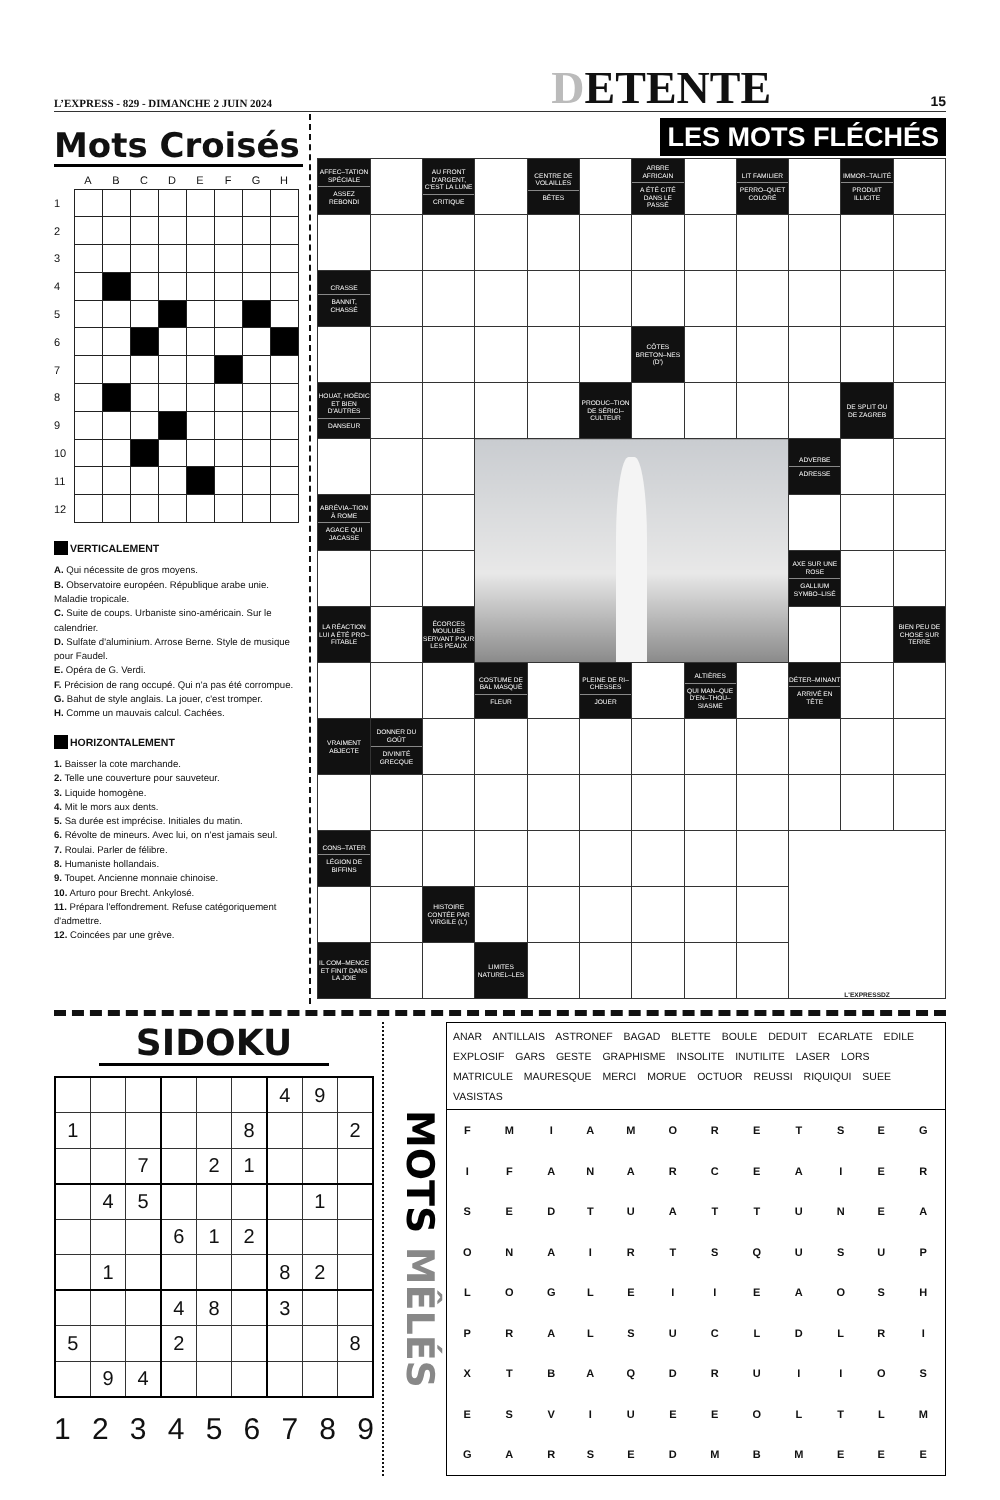L’EXPRESS - 829 - DIMANCHE 2 JUIN 2024
DETENTE
15
Mots Croisés
| | A | B | C | D | E | F | G | H |
| --- | --- | --- | --- | --- | --- | --- | --- | --- |
| 1 | | | | | | | | |
| 2 | | | | | | | | |
| 3 | | | | | | | | |
| 4 | | | | | | | | |
| 5 | | | | | | | | |
| 6 | | | | | | | | |
| 7 | | | | | | | | |
| 8 | | | | | | | | |
| 9 | | | | | | | | |
| 10 | | | | | | | | |
| 11 | | | | | | | | |
| 12 | | | | | | | | |
VERTICALEMENT
A. Qui nécessite de gros moyens.
B. Observatoire européen. République arabe unie. Maladie tropicale.
C. Suite de coups. Urbaniste sino-américain. Sur le calendrier.
D. Sulfate d'aluminium. Arrose Berne. Style de musique pour Faudel.
E. Opéra de G. Verdi.
F. Précision de rang occupé. Qui n'a pas été corrompue.
G. Bahut de style anglais. La jouer, c'est tromper.
H. Comme un mauvais calcul. Cachées.
HORIZONTALEMENT
1. Baisser la cote marchande.
2. Telle une couverture pour sauveteur.
3. Liquide homogène.
4. Mit le mors aux dents.
5. Sa durée est imprécise. Initiales du matin.
6. Révolte de mineurs. Avec lui, on n'est jamais seul.
7. Roulai. Parler de félibre.
8. Humaniste hollandais.
9. Toupet. Ancienne monnaie chinoise.
10. Arturo pour Brecht. Ankylosé.
11. Prépara l'effondrement. Refuse catégoriquement d'admettre.
12. Coincées par une grève.
LES MOTS FLÉCHÉS
| AFFEC–TATION SPÉCIALE ASSEZ REBONDI | | AU FRONT D'ARGENT, C'EST LA LUNE CRITIQUE | | CENTRE DE VOLAILLES BÊTES | | ARBRE AFRICAIN A ÉTÉ CITÉ DANS LE PASSÉ | | LIT FAMILIER PERRO–QUET COLORÉ | | IMMOR–TALITÉ PRODUIT ILLICITE | |
| CRASSE BANNIT, CHASSÉ | | | | | | | | | | | |
| | | | | | | CÔTES BRETON–NES (D') | | | | | |
| HOUAT, HOËDIC ET BIEN D'AUTRES DANSEUR | | | | | PRODUC–TION DE SÉRICI–CULTEUR | | | | | DE SPLIT OU DE ZAGREB | |
| | | | | | | | | | ADVERBE ADRESSE | | |
| ABRÉVIA–TION À ROME AGACE QUI JACASSE | | | | | | | | | | | |
| | | | | | | | | | AXE SUR UNE ROSE GALLIUM SYMBO–LISÉ | | |
| LA RÉACTION LUI A ÉTÉ PRO–FITABLE | | ÉCORCES MOULUES SERVANT POUR LES PEAUX | | | | | | | | | BIEN PEU DE CHOSE SUR TERRE |
| | | | COSTUME DE BAL MASQUÉ FLEUR | | PLEINE DE RI–CHESSES JOUER | | ALTIÈRES QUI MAN–QUE D'EN–THOU–SIASME | | DÉTER–MINANT ARRIVÉ EN TÊTE | | |
| VRAIMENT ABJECTE | DONNER DU GOÛT DIVINITÉ GRECQUE | | | | | | | | | | |
| CONS–TATER LÉGION DE BIFFINS | | | | | | | | | L'EXPRESSDZ | | |
| | | HISTOIRE CONTÉE PAR VIRGILE (L') | | | | | | | | | |
| IL COM–MENCE ET FINIT DANS LA JOIE | | | LIMITES NATUREL–LES | | | | | | | | |
SIDOKU
| | | | | | | 4 | 9 | |
| 1 | | | | | 8 | | | 2 |
| | | 7 | | 2 | 1 | | | |
| | 4 | 5 | | | | | 1 | |
| | | | 6 | 1 | 2 | | | |
| | 1 | | | | | 8 | 2 | |
| | | | 4 | 8 | | 3 | | |
| 5 | | | 2 | | | | | 8 |
| | 9 | 4 | | | | | | |
1 2 3 4 5 6 7 8 9
MOTS MÊLÉS
ANAR ANTILLAIS ASTRONEF BAGAD BLETTE BOULE DEDUIT ECARLATE EDILE EXPLOSIF GARS GESTE GRAPHISME INSOLITE INUTILITE LASER LORS MATRICULE MAURESQUE MERCI MORUE OCTUOR REUSSI RIQUIQUI SUEE VASISTAS
| F | M | I | A | M | O | R | E | T | S | E | G |
| I | F | A | N | A | R | C | E | A | I | E | R |
| S | E | D | T | U | A | T | T | U | N | E | A |
| O | N | A | I | R | T | S | Q | U | S | U | P |
| L | O | G | L | E | I | I | E | A | O | S | H |
| P | R | A | L | S | U | C | L | D | L | R | I |
| X | T | B | A | Q | D | R | U | I | I | O | S |
| E | S | V | I | U | E | E | O | L | T | L | M |
| G | A | R | S | E | D | M | B | M | E | E | E |